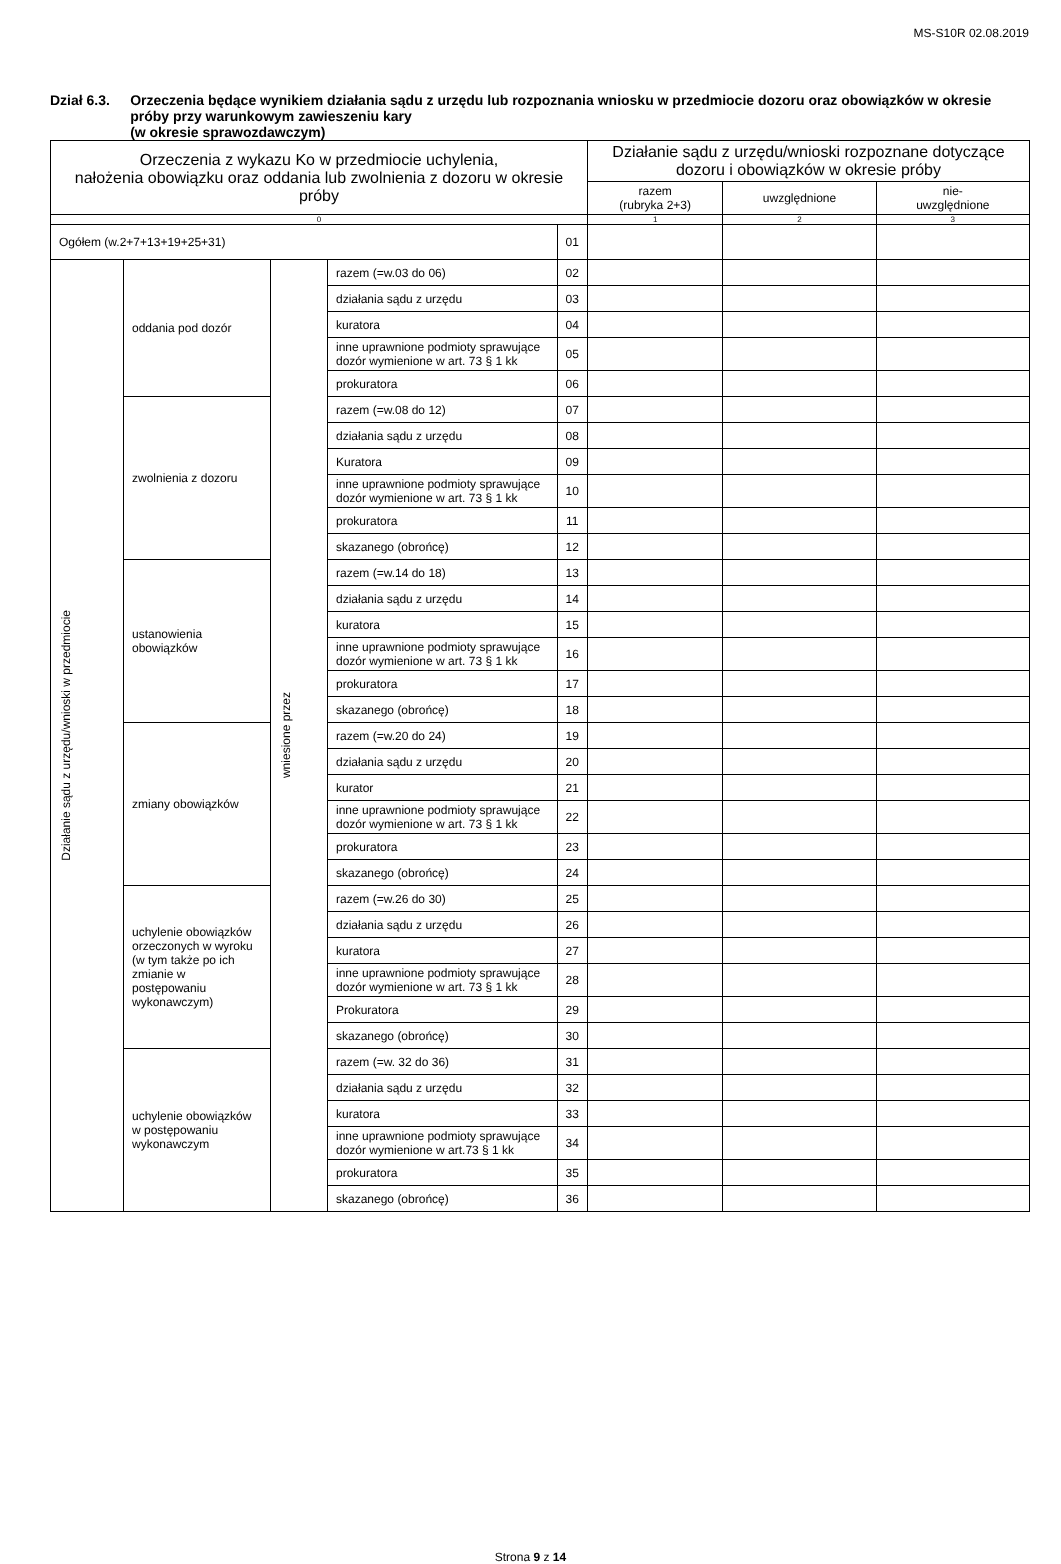MS-S10R 02.08.2019
Dział 6.3. Orzeczenia będące wynikiem działania sądu z urzędu lub rozpoznania wniosku w przedmiocie dozoru oraz obowiązków w okresie próby przy warunkowym zawieszeniu kary
(w okresie sprawozdawczym)
| Orzeczenia z wykazu Ko w przedmiocie uchylenia, nałożenia obowiązku oraz oddania lub zwolnienia z dozoru w okresie próby | | | | | Działanie sądu z urzędu/wnioski rozpoznane dotyczące dozoru i obowiązków w okresie próby | | |
| --- | --- | --- | --- | --- | --- | --- | --- |
| | | | | | razem (rubryka 2+3) | uwzględnione | nie- uwzględnione |
| 0 | | | | | 1 | 2 | 3 |
| Ogółem (w.2+7+13+19+25+31) | | | | 01 | | | |
| Działanie sądu z urzędu/wnioski w przedmiocie | oddania pod dozór | wniesione przez | razem (=w.03 do 06) | 02 | | | |
| | | | działania sądu z urzędu | 03 | | | |
| | | | kuratora | 04 | | | |
| | | | inne uprawnione podmioty sprawujące dozór wymienione w art. 73 § 1 kk | 05 | | | |
| | | | prokuratora | 06 | | | |
| | zwolnienia z dozoru | | razem (=w.08 do 12) | 07 | | | |
| | | | działania sądu z urzędu | 08 | | | |
| | | | Kuratora | 09 | | | |
| | | | inne uprawnione podmioty sprawujące dozór wymienione w art. 73 § 1 kk | 10 | | | |
| | | | prokuratora | 11 | | | |
| | | | skazanego (obrońcę) | 12 | | | |
| | ustanowienia obowiązków | | razem (=w.14 do 18) | 13 | | | |
| | | | działania sądu z urzędu | 14 | | | |
| | | | kuratora | 15 | | | |
| | | | inne uprawnione podmioty sprawujące dozór wymienione w art. 73 § 1 kk | 16 | | | |
| | | | prokuratora | 17 | | | |
| | | | skazanego (obrońcę) | 18 | | | |
| | zmiany obowiązków | | razem (=w.20 do 24) | 19 | | | |
| | | | działania sądu z urzędu | 20 | | | |
| | | | kurator | 21 | | | |
| | | | inne uprawnione podmioty sprawujące dozór wymienione w art. 73 § 1 kk | 22 | | | |
| | | | prokuratora | 23 | | | |
| | | | skazanego (obrońcę) | 24 | | | |
| | uchylenie obowiązków orzeczonych w wyroku (w tym także po ich zmianie w postępowaniu wykonawczym) | | razem (=w.26 do 30) | 25 | | | |
| | | | działania sądu z urzędu | 26 | | | |
| | | | kuratora | 27 | | | |
| | | | inne uprawnione podmioty sprawujące dozór wymienione w art. 73 § 1 kk | 28 | | | |
| | | | Prokuratora | 29 | | | |
| | | | skazanego (obrońcę) | 30 | | | |
| | uchylenie obowiązków w postępowaniu wykonawczym | | razem (=w. 32 do 36) | 31 | | | |
| | | | działania sądu z urzędu | 32 | | | |
| | | | kuratora | 33 | | | |
| | | | inne uprawnione podmioty sprawujące dozór wymienione w art.73 § 1 kk | 34 | | | |
| | | | prokuratora | 35 | | | |
| | | | skazanego (obrońcę) | 36 | | | |
Strona 9 z 14